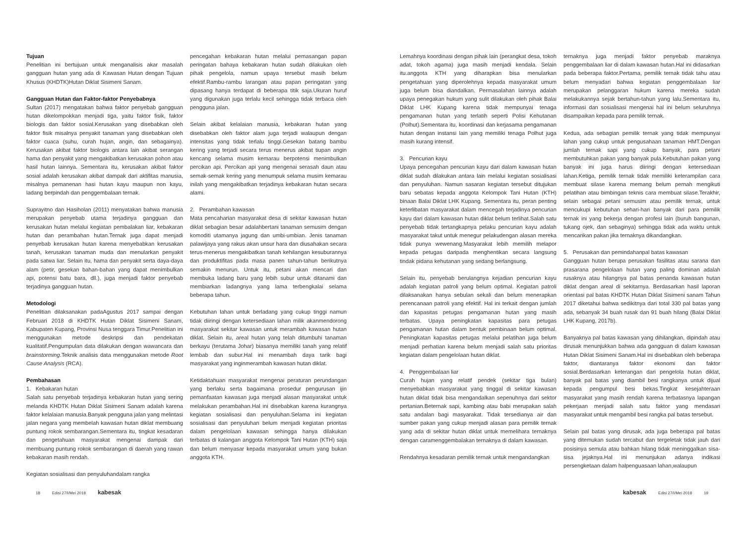Tujuan
Penelitian ini bertujuan untuk menganalisis akar masalah gangguan hutan yang ada di Kawasan Hutan dengan Tujuan Khusus (KHDTK)Hutan Diklat Sisimeni Sanam.
Gangguan Hutan dan Faktor-faktor Penyebabnya
Sultan (2017) mengatakan bahwa faktor penyebab gangguan hutan dikelompokkan menjadi tiga, yaitu faktor fisik, faktor biologis dan faktor sosial.Kerusakan yang disebabkan oleh faktor fisik misalnya penyakit tanaman yang disebabkan oleh faktor cuaca (suhu, curah hujan, angin, dan sebagainya). Kerusakan akibat faktor biologis antara lain akibat serangan hama dan penyakit yang mengakibatkan kerusakan pohon atau hasil hutan lainnya. Sementara itu, kerusakan akibat faktor sosial adalah kerusakan akibat dampak dari aktifitas manusia, misalnya pemanenan hasi hutan kayu maupun non kayu, ladang berpindah dan penggembalaan ternak.
Suprayitno dan Hasiholan (2011) menyatakan bahwa manusia merupakan penyebab utama terjadinya gangguan dan kerusakan hutan melalui kegiatan pembalakan liar, kebakaran hutan dan perambahan hutan.Ternak juga dapat menjadi penyebab kerusakan hutan karena menyebabkan kerusakan tanah, kerusakan tanaman muda dan menularkan penyakit pada satwa liar. Selain itu, hama dan penyakit serta daya-daya alam (petir, gesekan bahan-bahan yang dapat menimbulkan api, potensi batu bara, dll.), juga menjadi faktor penyebab terjadinya gangguan hutan.
Metodologi
Penelitian dilaksanakan padaAgustus 2017 sampai dengan Februari 2018 di KHDTK Hutan Diklat Sisimeni Sanam, Kabupaten Kupang, Provinsi Nusa tenggara Timur.Penelitian ini menggunakan metode deskripsi dan pendekatan kualitatif.Pengumpulan data dilakukan dengan wawancara dan brainstorming.Teknik analisis data menggunakan metode Root Cause Analysis (RCA).
Pembahasan
1. Kebakaran hutan
Salah satu penyebab terjadinya kebakaran hutan yang sering melanda KHDTK Hutan Diklat Sisimeni Sanam adalah karena faktor kelalaian manusia.Banyak pengguna jalan yang melintasi jalan negara yang membelah kawasan hutan diklat membuang puntung rokok sembarangan.Sementara itu, tingkat kesadaran dan pengetahuan masyarakat mengenai dampak dari membuang puntung rokok sembarangan di daerah yang rawan kebakaran masih rendah.
Kegiatan sosialisasi dan penyuluhandalam rangka
pencegahan kebakaran hutan melalui pemasangan papan peringatan bahaya kebakaran hutan sudah dilakukan oleh pihak pengelola, namun upaya tersebut masih belum efektif.Rambu-rambu larangan atau papan peringatan yang dipasang hanya terdapat di beberapa titik saja.Ukuran huruf yang digunakan juga terlalu kecil sehingga tidak terbaca oleh pengguna jalan.
Selain akibat kelalaian manusia, kebakaran hutan yang disebabkan oleh faktor alam juga terjadi walaupun dengan intensitas yang tidak terlalu tinggi.Gesekan batang bambu kering yang terjadi secara terus menerus akibat tiupan angin kencang selama musim kemarau berpotensi menimbulkan percikan api. Percikan api yang mengenai serasah daun atau semak-semak kering yang menumpuk selama musim kemarau inilah yang mengakibatkan terjadinya kebakaran hutan secara alami.
2. Perambahan kawasan
Mata pencaharian masyarakat desa di sekitar kawasan hutan diklat sebagian besar adalahbertani tanaman semusim dengan komoditi utamanya jagung dan umbi-umbian. Jenis tanaman palawijaya yang rakus akan unsur hara dan diusahakan secara terus-menerus mengakibatkan tanah kehilangan kesuburannya dan produktifitas pada masa panen tahun-tahun berikutnya semakin menurun. Untuk itu, petani akan mencari dan membuka ladang baru yang lebih subur untuk ditanami dan membiarkan ladangnya yang lama terbengkalai selama beberapa tahun.
Kebutuhan lahan untuk berladang yang cukup tinggi namun tidak diiringi dengan ketersediaan lahan milik akanmendorong masyarakat sekitar kawasan untuk merambah kawasan hutan diklat. Selain itu, areal hutan yang telah ditumbuhi tanaman berkayu (terutama Johar) biasanya memiliki tanah yang relatif lembab dan subur.Hal ini menambah daya tarik bagi masyarakat yang inginmerambah kawasan hutan diklat.
Ketidaktahuan masyarakat mengenai peraturan perundangan yang berlaku serta bagaimana prosedur pengurusan ijin pemanfaatan kawasan juga menjadi alasan masyarakat untuk melakukan perambahan.Hal ini disebabkan karena kurangnya kegiatan sosialisasi dan penyuluhan.Selama ini kegiatan sosialisasi dan penyuluhan belum menjadi kegiatan prioritas dalam pengelolaan kawasan sehingga hanya dilakukan terbatas di kalangan anggota Kelompok Tani Hutan (KTH) saja dan belum menyasar kepada masyarakat umum yang bukan anggota KTH.
Lemahnya koordinasi dengan pihak lain (perangkat desa, tokoh adat, tokoh agama) juga masih menjadi kendala. Selain itu.anggota KTH yang diharapkan bisa menularkan pengetahuan yang diperolehnya kepada masyarakat umum juga belum bisa diandalkan. Permasalahan lainnya adalah upaya penegakan hukum yang sulit dilakukan oleh pihak Balai Diklat LHK Kupang karena tidak mempunyai tenaga pengamanan hutan yang terlatih seperti Polisi Kehutanan (Polhut).Sementara itu, koordinasi dan kerjasama pengamanan hutan dengan instansi lain yang memiliki tenaga Polhut juga masih kurang intensif.
3. Pencurian kayu
Upaya pencegahan pencurian kayu dari dalam kawasan hutan diklat sudah dilakukan antara lain melalui kegiatan sosialisasi dan penyuluhan. Namun sasaran kegiatan tersebut ditujukan baru sebatas kepada anggota Kelompok Tani Hutan (KTH) binaan Balai Diklat LHK Kupang. Sementara itu, peran penting keterlibatan masyarakat dalam mencegah terjadinya pencurian kayu dari dalam kawasan hutan diklat belum terlihat.Salah satu penyebab tidak tertangkapnya pelaku pencurian kayu adalah masyarakat takut untuk menegur pelakudengan alasan mereka tidak punya wewenang.Masyarakat lebih memilih melapor kepada petugas daripada menghentikan secara langsung tindak pidana kehutanan yang sedang berlangsung.
Selain itu, penyebab berulangnya kejadian pencurian kayu adalah kegiatan patroli yang belum optimal. Kegiatan patroli dilaksanakan hanya sebulan sekali dan belum menerapkan perencanaan patroli yang efektif. Hal ini terkait dengan jumlah dan kapasitas petugas pengamanan hutan yang masih terbatas. Upaya peningkatan kapasitas para petugas pengamanan hutan dalam bentuk pembinaan belum optimal. Peningkatan kapasitas petugas melalui pelatihan juga belum menjadi perhatian karena belum menjadi salah satu prioritas kegiatan dalam pengelolaan hutan diklat.
4. Penggembalaan liar
Curah hujan yang relatif pendek (sekitar tiga bulan) menyebabkan masyarakat yang tinggal di sekitar kawasan hutan diklat tidak bisa mengandalkan sepenuhnya dari sektor pertanian.Beternak sapi, kambing atau babi merupakan salah satu andalan bagi masyarakat. Tidak tersedianya air dan sumber pakan yang cukup menjadi alasan para pemilik ternak yang ada di sekitar hutan diklat untuk memelihara ternaknya dengan caramenggembalakan ternaknya di dalam kawasan.
Rendahnya kesadaran pemilik ternak untuk mengandangkan
ternaknya juga menjadi faktor penyebab maraknya penggembalaan liar di dalam kawasan hutan.Hal ini didasarkan pada beberapa faktor.Pertama, pemilik ternak tidak tahu atau belum menyadari bahwa kegiatan penggembalaan liar merupakan pelanggaran hukum karena mereka sudah melakukannya sejak bertahun-tahun yang lalu.Sementara itu, informasi dan sosialisasi mengenai hal ini belum seluruhnya disampaikan kepada para pemilik ternak.
Kedua, ada sebagian pemilik ternak yang tidak mempunyai lahan yang cukup untuk pengusahaan tanaman HMT.Dengan jumlah ternak sapi yang cukup banyak, para petani membutuhkan pakan yang banyak pula.Kebutuhan pakan yang banyak ini juga harus diiringi dengan ketersediaan lahan.Ketiga, pemilik ternak tidak memiliki keterampilan cara membuat silase karena memang belum pernah mengikuti pelatihan atau bimbingan teknis cara membuat silase.Terakhir, selain sebagai petani semusim atau pemilik ternak, untuk mencukupi kebutuhan sehari-hari banyak dari para pemilik ternak ini yang bekerja dengan profesi lain (buruh bangunan, tukang ojek, dan sebaginya) sehingga tidak ada waktu untuk mencarikan pakan jika ternaknya dikandangkan.
5. Perusakan dan pemindahanpal batas kawasan
Gangguan hutan berupa perusakan fasilitas atau sarana dan prasarana pengelolaan hutan yang paling dominan adalah rusaknya atau hilangnya pal batas penanda kawasan hutan diklat dengan areal di sekitarnya. Berdasarkan hasil laporan orientasi pal batas KHDTK Hutan Diklat Sisimeni sanam Tahun 2017 diketahui bahwa sedikitnya dari total 330 pal batas yang ada, sebanyak 34 buah rusak dan 91 buah hilang (Balai Diklat LHK Kupang, 2017b).
Banyaknya pal batas kawasan yang dihilangkan, dipindah atau dirusak menunjukkan bahwa ada gangguan di dalam kawasan Hutan Diklat Sisimeni Sanam.Hal ini disebabkan oleh beberapa faktor, diantaranya faktor ekonomi dan faktor sosial.Berdasarkan keterangan dari pengelola hutan diklat, banyak pal batas yang diambil besi rangkanya untuk dijual kepada pengumpul besi bekas.Tingkat kesejahteraan masyarakat yang masih rendah karena terbatasnya lapangan pekerjaan menjadi salah satu faktor yang mendasari masyarakat untuk mengambil besi rangka pal batas tersebut.
Selain pal batas yang dirusak, ada juga beberapa pal batas yang ditemukan sudah tercabut dan tergeletak tidak jauh dari posisinya semula atau bahkan hilang tidak meninggalkan sisa-sisa jejaknya.Hal ini menunjukan adanya indikasi persengketaan dalam halpenguasaan lahan,walaupun
18 Edisi 27/I/Mei 2018 kabesak kabesak Edisi 27/I/Mei 2018 19